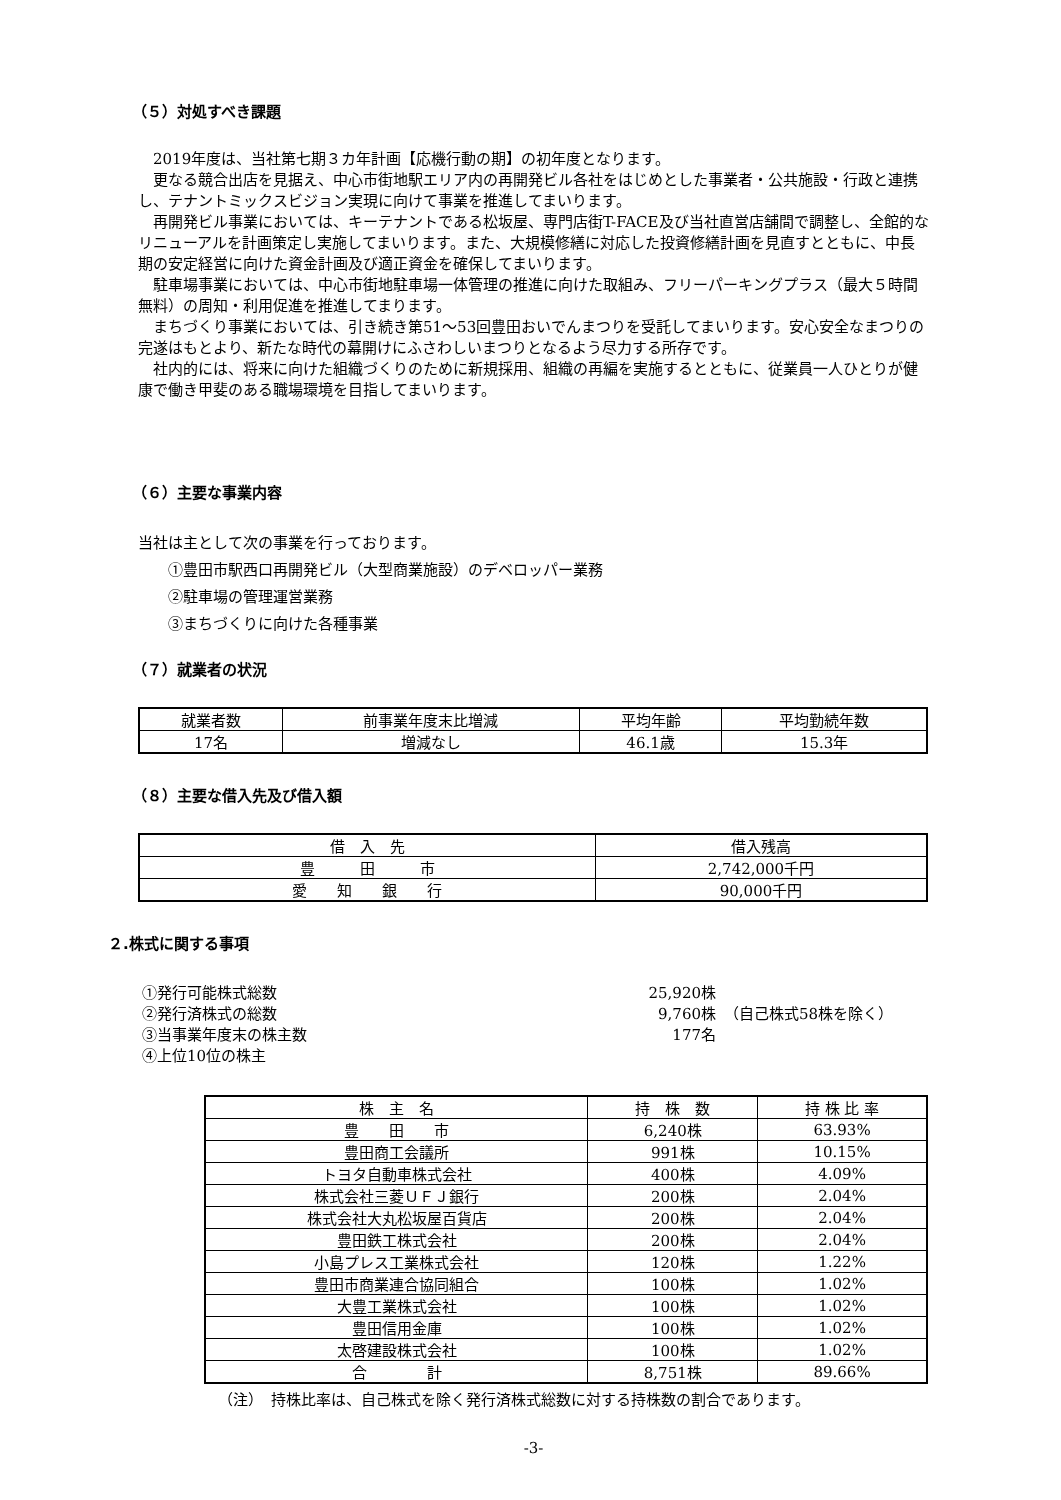（５）対処すべき課題
2019年度は、当社第七期３カ年計画【応機行動の期】の初年度となります。
更なる競合出店を見据え、中心市街地駅エリア内の再開発ビル各社をはじめとした事業者・公共施設・行政と連携し、テナントミックスビジョン実現に向けて事業を推進してまいります。
再開発ビル事業においては、キーテナントである松坂屋、専門店街T-FACE及び当社直営店舗間で調整し、全館的なリニューアルを計画策定し実施してまいります。また、大規模修繕に対応した投資修繕計画を見直すとともに、中長期の安定経営に向けた資金計画及び適正資金を確保してまいります。
駐車場事業においては、中心市街地駐車場一体管理の推進に向けた取組み、フリーパーキングプラス（最大５時間無料）の周知・利用促進を推進してまります。
まちづくり事業においては、引き続き第51～53回豊田おいでんまつりを受託してまいります。安心安全なまつりの完遂はもとより、新たな時代の幕開けにふさわしいまつりとなるよう尽力する所存です。
社内的には、将来に向けた組織づくりのために新規採用、組織の再編を実施するとともに、従業員一人ひとりが健康で働き甲斐のある職場環境を目指してまいります。
（６）主要な事業内容
当社は主として次の事業を行っております。
　　①豊田市駅西口再開発ビル（大型商業施設）のデベロッパー業務
　　②駐車場の管理運営業務
　　③まちづくりに向けた各種事業
（７）就業者の状況
| 就業者数 | 前事業年度末比増減 | 平均年齢 | 平均勤続年数 |
| 17名 | 増減なし | 46.1歳 | 15.3年 |
（８）主要な借入先及び借入額
| 借 入 先 | 借入残高 |
| 豊 田 市 | 2,742,000千円 |
| 愛 知 銀 行 | 90,000千円 |
２.株式に関する事項
| ①発行可能株式総数 | 25,920株 | |
| ②発行済株式の総数 | 9,760株 | （自己株式58株を除く） |
| ③当事業年度末の株主数 | 177名 | |
| ④上位10位の株主 | | |
| 株 主 名 | 持 株 数 | 持 株 比 率 |
| 豊 田 市 | 6,240株 | 63.93% |
| 豊田商工会議所 | 991株 | 10.15% |
| トヨタ自動車株式会社 | 400株 | 4.09% |
| 株式会社三菱ＵＦＪ銀行 | 200株 | 2.04% |
| 株式会社大丸松坂屋百貨店 | 200株 | 2.04% |
| 豊田鉄工株式会社 | 200株 | 2.04% |
| 小島プレス工業株式会社 | 120株 | 1.22% |
| 豊田市商業連合協同組合 | 100株 | 1.02% |
| 大豊工業株式会社 | 100株 | 1.02% |
| 豊田信用金庫 | 100株 | 1.02% |
| 太啓建設株式会社 | 100株 | 1.02% |
| 合 計 | 8,751株 | 89.66% |
（注）　持株比率は、自己株式を除く発行済株式総数に対する持株数の割合であります。
-3-